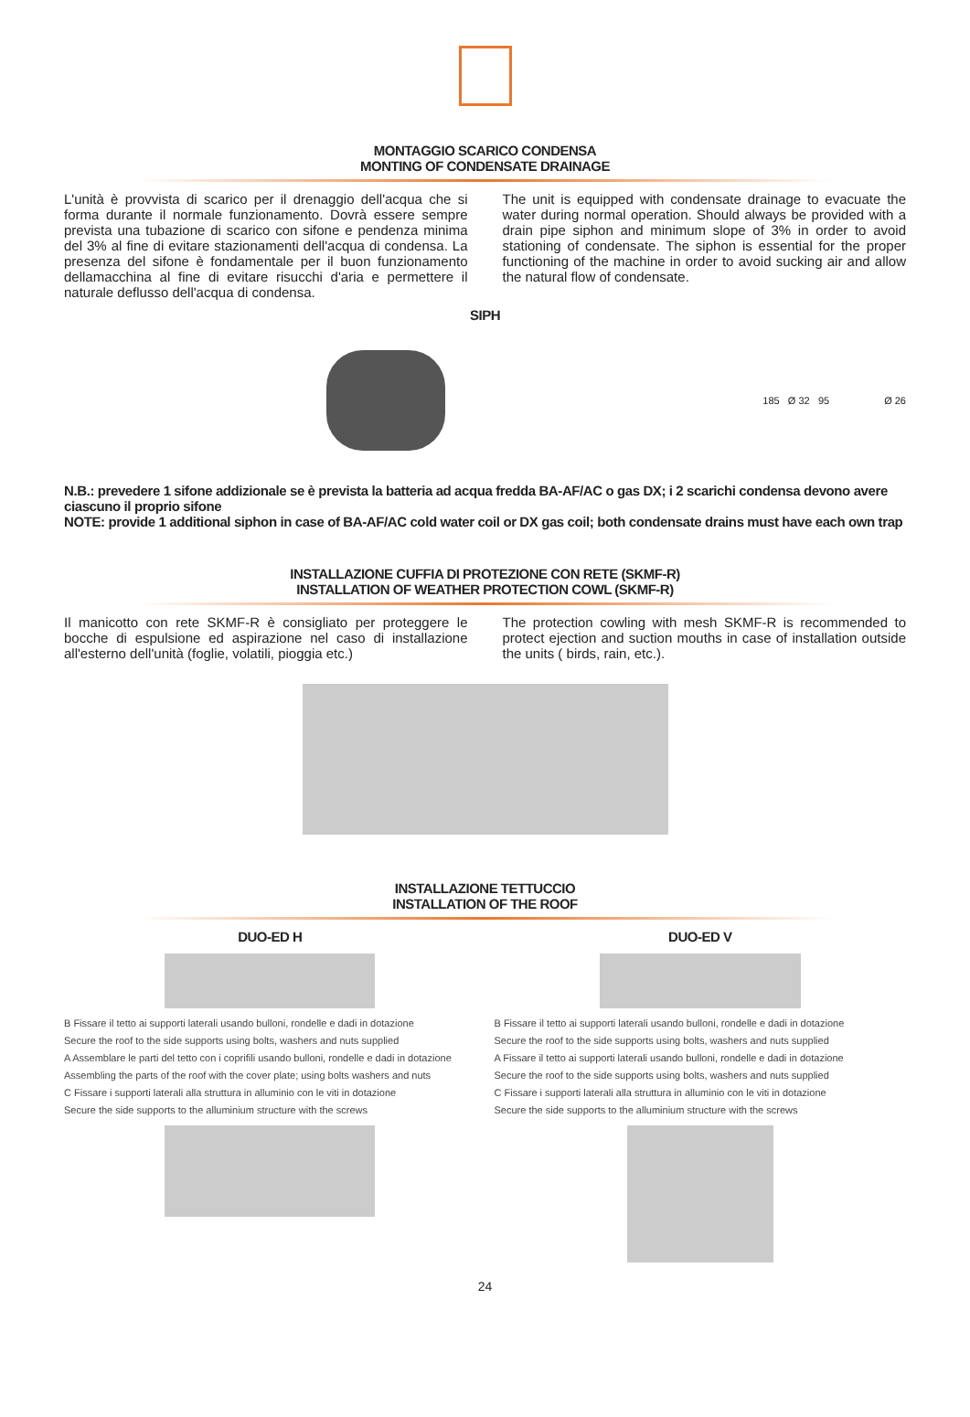MONTAGGIO SCARICO CONDENSA
MONTING OF CONDENSATE DRAINAGE
L'unità è provvista di scarico per il drenaggio dell'acqua che si forma durante il normale funzionamento. Dovrà essere sempre prevista una tubazione di scarico con sifone e pendenza minima del 3% al fine di evitare stazionamenti dell'acqua di condensa. La presenza del sifone è fondamentale per il buon funzionamento dellamacchina al fine di evitare risucchi d'aria e permettere il naturale deflusso dell'acqua di condensa.
The unit is equipped with condensate drainage to evacuate the water during normal operation. Should always be provided with a drain pipe siphon and minimum slope of 3% in order to avoid stationing of condensate. The siphon is essential for the proper functioning of the machine in order to avoid sucking air and allow the natural flow of condensate.
SIPH
185 Ø 32 95 Ø 26
N.B.: prevedere 1 sifone addizionale se è prevista la batteria ad acqua fredda BA-AF/AC o gas DX; i 2 scarichi condensa devono avere ciascuno il proprio sifone
NOTE: provide 1 additional siphon in case of BA-AF/AC cold water coil or DX gas coil; both condensate drains must have each own trap
INSTALLAZIONE CUFFIA DI PROTEZIONE CON RETE (SKMF-R)
INSTALLATION OF WEATHER PROTECTION COWL (SKMF-R)
Il manicotto con rete SKMF-R è consigliato per proteggere le bocche di espulsione ed aspirazione nel caso di installazione all'esterno dell'unità (foglie, volatili, pioggia etc.)
The protection cowling with mesh SKMF-R is recommended to protect ejection and suction mouths in case of installation outside the units ( birds, rain, etc.).
INSTALLAZIONE TETTUCCIO
INSTALLATION OF THE ROOF
DUO-ED H
B Fissare il tetto ai supporti laterali usando bulloni, rondelle e dadi in dotazione
Secure the roof to the side supports using bolts, washers and nuts supplied
A Assemblare le parti del tetto con i coprifili usando bulloni, rondelle e dadi in dotazione
Assembling the parts of the roof with the cover plate; using bolts washers and nuts
C Fissare i supporti laterali alla struttura in alluminio con le viti in dotazione
Secure the side supports to the alluminium structure with the screws
DUO-ED V
B Fissare il tetto ai supporti laterali usando bulloni, rondelle e dadi in dotazione
Secure the roof to the side supports using bolts, washers and nuts supplied
A Fissare il tetto ai supporti laterali usando bulloni, rondelle e dadi in dotazione
Secure the roof to the side supports using bolts, washers and nuts supplied
C Fissare i supporti laterali alla struttura in alluminio con le viti in dotazione
Secure the side supports to the alluminium structure with the screws
24